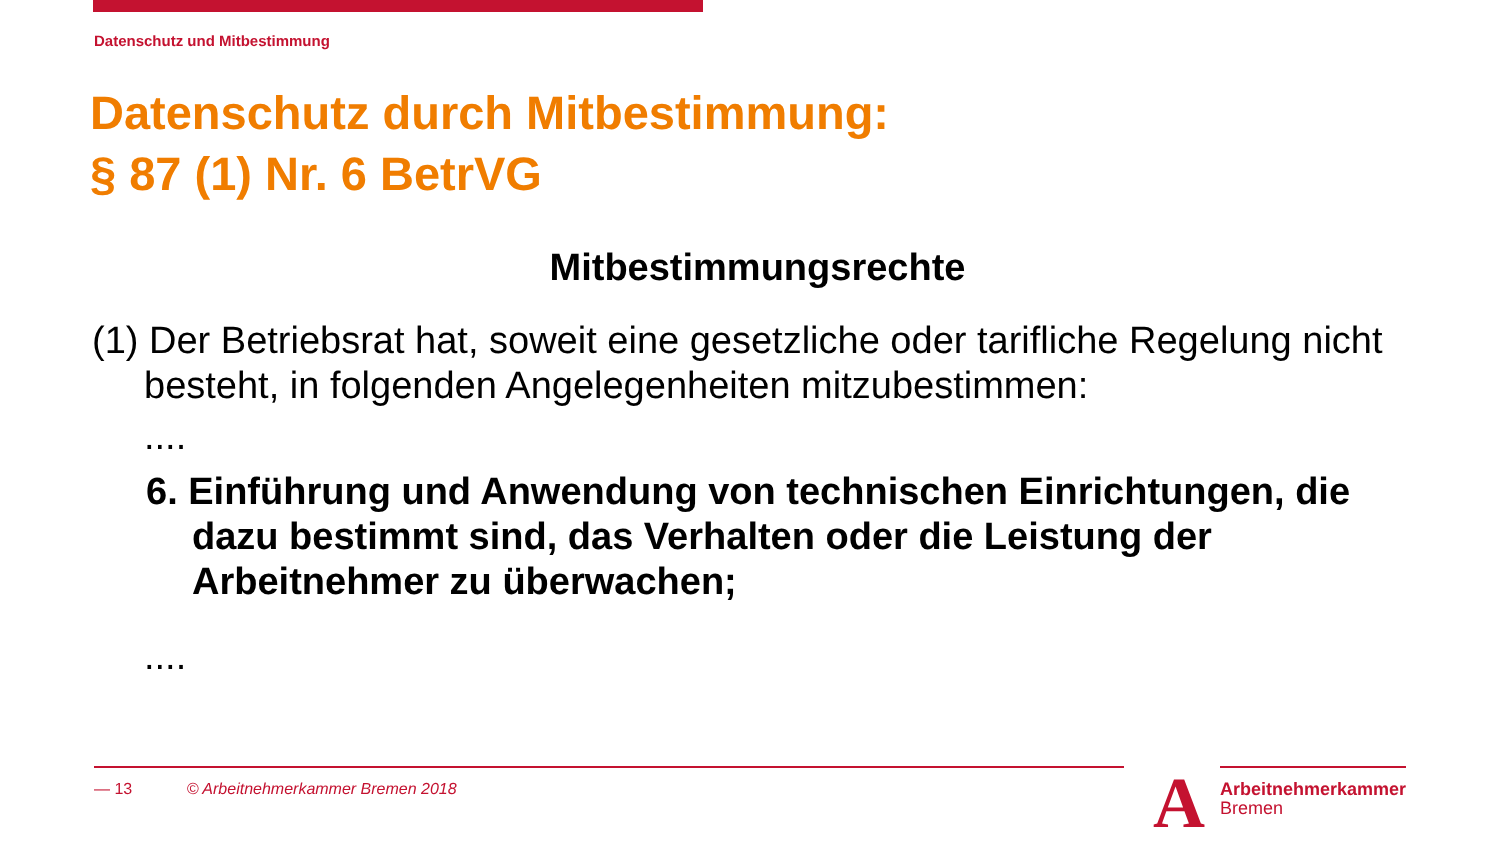Datenschutz und Mitbestimmung
Datenschutz durch Mitbestimmung:
§ 87 (1) Nr. 6 BetrVG
Mitbestimmungsrechte
(1) Der Betriebsrat hat, soweit eine gesetzliche oder tarifliche Regelung nicht besteht, in folgenden Angelegenheiten mitzubestimmen:
....
6. Einführung und Anwendung von technischen Einrichtungen, die dazu bestimmt sind, das Verhalten oder die Leistung der Arbeitnehmer zu überwachen;
....
— 13 © Arbeitnehmerkammer Bremen 2018
A
Arbeitnehmerkammer
Bremen